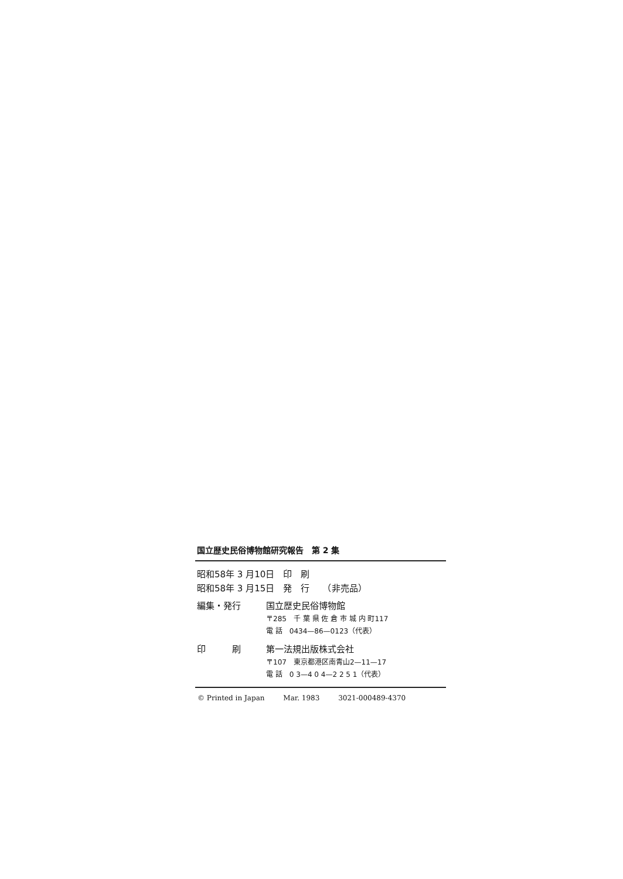国立歴史民俗博物館研究報告　第 2 集
昭和58年 3 月10日　印　刷
昭和58年 3 月15日　発　行　　（非売品）
編集・発行 国立歴史民俗博物館
〒285　千 葉 県 佐 倉 市 城 内 町117
電 話　0434—86—0123（代表）
印　　　刷 第一法規出版株式会社
〒107　東京都港区南青山2—11—17
電 話　0 3—4 0 4—2 2 5 1（代表）
© Printed in Japan Mar. 1983 3021-000489-4370